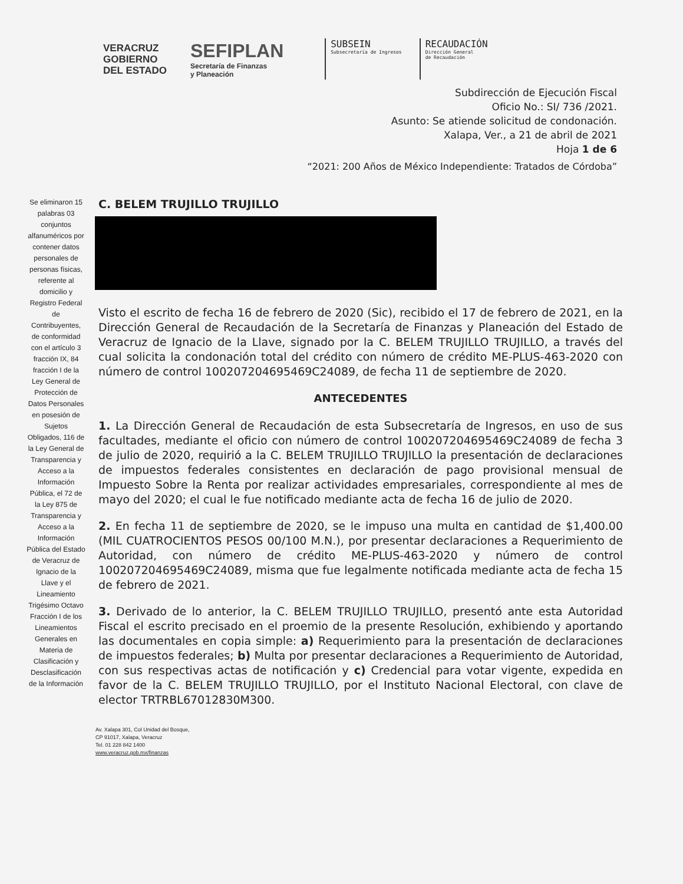VERACRUZ
GOBIERNO
DEL ESTADO
SEFIPLAN
Secretaría de Finanzas
y Planeación
SUBSEIN
Subsecretaría de Ingresos
RECAUDACIÓN
Dirección General
de Recaudación
Subdirección de Ejecución Fiscal
Oficio No.: SI/ 736 /2021.
Asunto: Se atiende solicitud de condonación.
Xalapa, Ver., a 21 de abril de 2021
Hoja 1 de 6
“2021: 200 Años de México Independiente: Tratados de Córdoba”
Se eliminaron 15 palabras 03 conjuntos alfanuméricos por contener datos personales de personas físicas, referente al domicilio y Registro Federal de Contribuyentes, de conformidad con el artículo 3 fracción IX, 84 fracción I de la Ley General de Protección de Datos Personales en posesión de Sujetos Obligados, 116 de la Ley General de Transparencia y Acceso a la Información Pública, el 72 de la Ley 875 de Transparencia y Acceso a la Información Pública del Estado de Veracruz de Ignacio de la Llave y el Lineamiento Trigésimo Octavo Fracción I de los Lineamientos Generales en Materia de Clasificación y Desclasificación de la Información
C. BELEM TRUJILLO TRUJILLO
Visto el escrito de fecha 16 de febrero de 2020 (Sic), recibido el 17 de febrero de 2021, en la Dirección General de Recaudación de la Secretaría de Finanzas y Planeación del Estado de Veracruz de Ignacio de la Llave, signado por la C. BELEM TRUJILLO TRUJILLO, a través del cual solicita la condonación total del crédito con número de crédito ME-PLUS-463-2020 con número de control 100207204695469C24089, de fecha 11 de septiembre de 2020.
ANTECEDENTES
1. La Dirección General de Recaudación de esta Subsecretaría de Ingresos, en uso de sus facultades, mediante el oficio con número de control 100207204695469C24089 de fecha 3 de julio de 2020, requirió a la C. BELEM TRUJILLO TRUJILLO la presentación de declaraciones de impuestos federales consistentes en declaración de pago provisional mensual de Impuesto Sobre la Renta por realizar actividades empresariales, correspondiente al mes de mayo del 2020; el cual le fue notificado mediante acta de fecha 16 de julio de 2020.
2. En fecha 11 de septiembre de 2020, se le impuso una multa en cantidad de $1,400.00 (MIL CUATROCIENTOS PESOS 00/100 M.N.), por presentar declaraciones a Requerimiento de Autoridad, con número de crédito ME-PLUS-463-2020 y número de control 100207204695469C24089, misma que fue legalmente notificada mediante acta de fecha 15 de febrero de 2021.
3. Derivado de lo anterior, la C. BELEM TRUJILLO TRUJILLO, presentó ante esta Autoridad Fiscal el escrito precisado en el proemio de la presente Resolución, exhibiendo y aportando las documentales en copia simple: a) Requerimiento para la presentación de declaraciones de impuestos federales; b) Multa por presentar declaraciones a Requerimiento de Autoridad, con sus respectivas actas de notificación y c) Credencial para votar vigente, expedida en favor de la C. BELEM TRUJILLO TRUJILLO, por el Instituto Nacional Electoral, con clave de elector TRTRBL67012830M300.
Av. Xalapa 301, Col Unidad del Bosque,
CP 91017, Xalapa, Veracruz
Tel. 01 228 842 1400
www.veracruz.gob.mx/finanzas